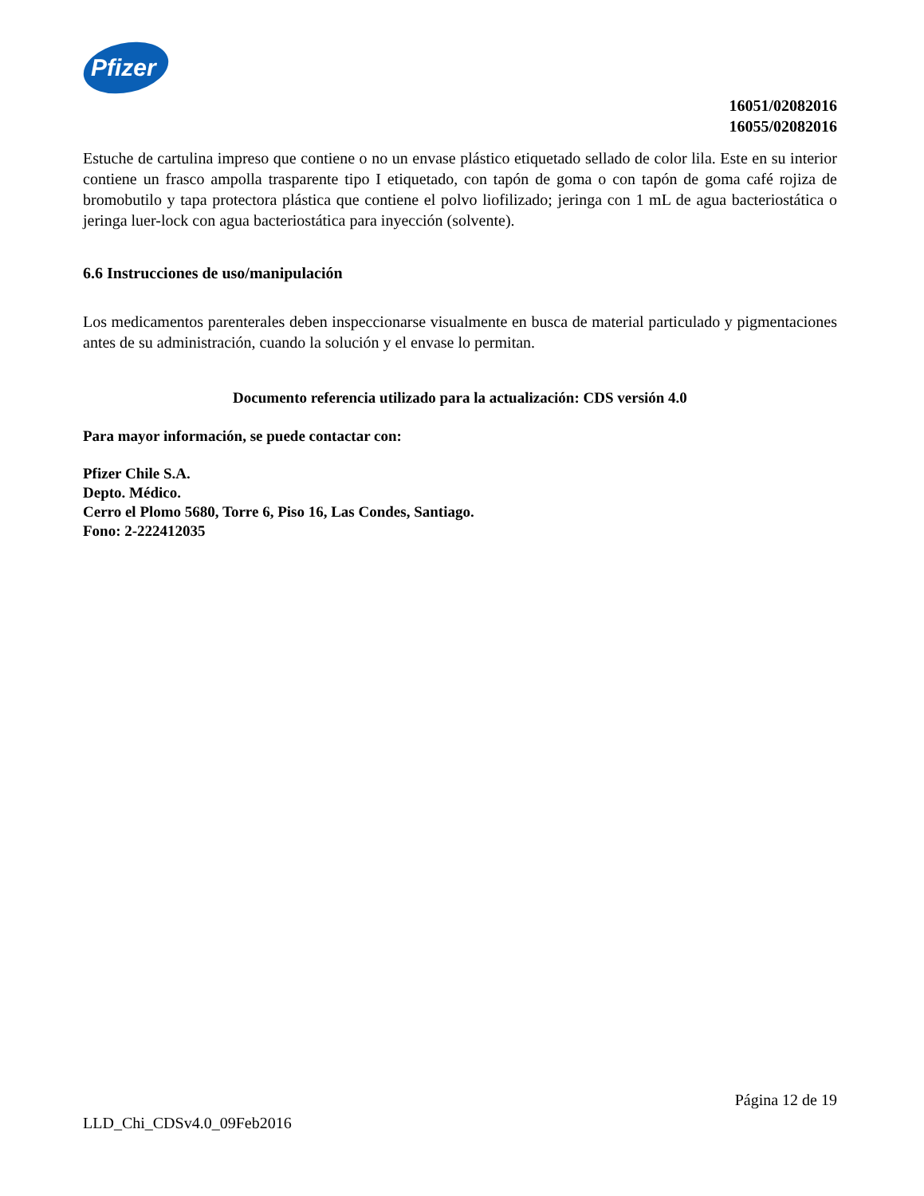Pfizer
16051/02082016
16055/02082016
Estuche de cartulina impreso que contiene o no un envase plástico etiquetado sellado de color lila. Este en su interior contiene un frasco ampolla trasparente tipo I etiquetado, con tapón de goma o con tapón de goma café rojiza de bromobutilo y tapa protectora plástica que contiene el polvo liofilizado; jeringa con 1 mL de agua bacteriostática o jeringa luer-lock con agua bacteriostática para inyección (solvente).
6.6 Instrucciones de uso/manipulación
Los medicamentos parenterales deben inspeccionarse visualmente en busca de material particulado y pigmentaciones antes de su administración, cuando la solución y el envase lo permitan.
Documento referencia utilizado para la actualización: CDS versión 4.0
Para mayor información, se puede contactar con:
Pfizer Chile S.A.
Depto. Médico.
Cerro el Plomo 5680, Torre 6, Piso 16, Las Condes, Santiago.
Fono: 2-222412035
Página 12 de 19
LLD_Chi_CDSv4.0_09Feb2016